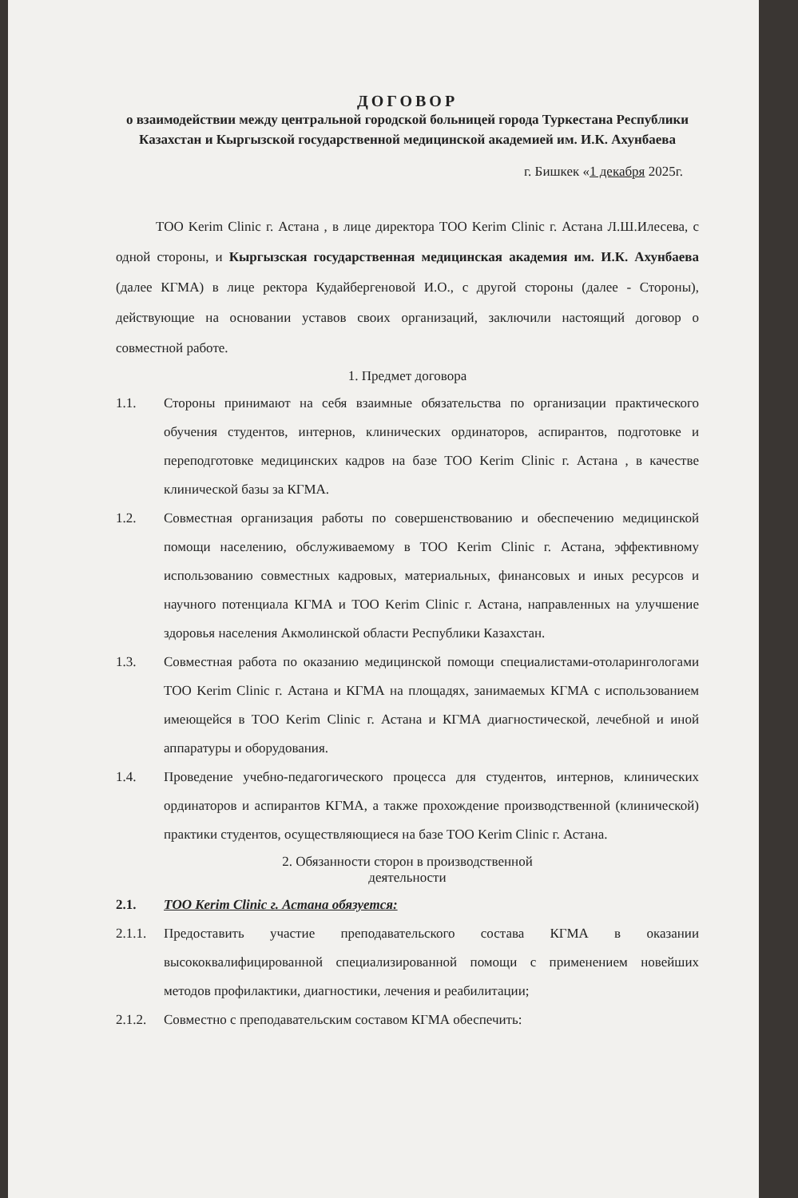ДОГОВОР
о взаимодействии между центральной городской больницей города Туркестана Республики Казахстан и Кыргызской государственной медицинской академией им. И.К. Ахунбаева
г. Бишкек «1 декабря 2025г.
ТОО Kerim Clinic г. Астана , в лице директора ТОО Kerim Clinic г. Астана Л.Ш.Илесева, с одной стороны, и Кыргызская государственная медицинская академия им. И.К. Ахунбаева (далее КГМА) в лице ректора Кудайбергеновой И.О., с другой стороны (далее - Стороны), действующие на основании уставов своих организаций, заключили настоящий договор о совместной работе.
1. Предмет договора
1.1. Стороны принимают на себя взаимные обязательства по организации практического обучения студентов, интернов, клинических ординаторов, аспирантов, подготовке и переподготовке медицинских кадров на базе ТОО Kerim Clinic г. Астана , в качестве клинической базы за КГМА.
1.2. Совместная организация работы по совершенствованию и обеспечению медицинской помощи населению, обслуживаемому в ТОО Kerim Clinic г. Астана, эффективному использованию совместных кадровых, материальных, финансовых и иных ресурсов и научного потенциала КГМА и ТОО Kerim Clinic г. Астана, направленных на улучшение здоровья населения Акмолинской области Республики Казахстан.
1.3. Совместная работа по оказанию медицинской помощи специалистами-отоларингологами ТОО Kerim Clinic г. Астана и КГМА на площадях, занимаемых КГМА с использованием имеющейся в ТОО Kerim Clinic г. Астана и КГМА диагностической, лечебной и иной аппаратуры и оборудования.
1.4. Проведение учебно-педагогического процесса для студентов, интернов, клинических ординаторов и аспирантов КГМА, а также прохождение производственной (клинической) практики студентов, осуществляющиеся на базе ТОО Kerim Clinic г. Астана.
2. Обязанности сторон в производственной
деятельности
2.1. ТОО Kerim Clinic г. Астана обязуется:
2.1.1. Предоставить участие преподавательского состава КГМА в оказании высококвалифицированной специализированной помощи с применением новейших методов профилактики, диагностики, лечения и реабилитации;
2.1.2. Совместно с преподавательским составом КГМА обеспечить: